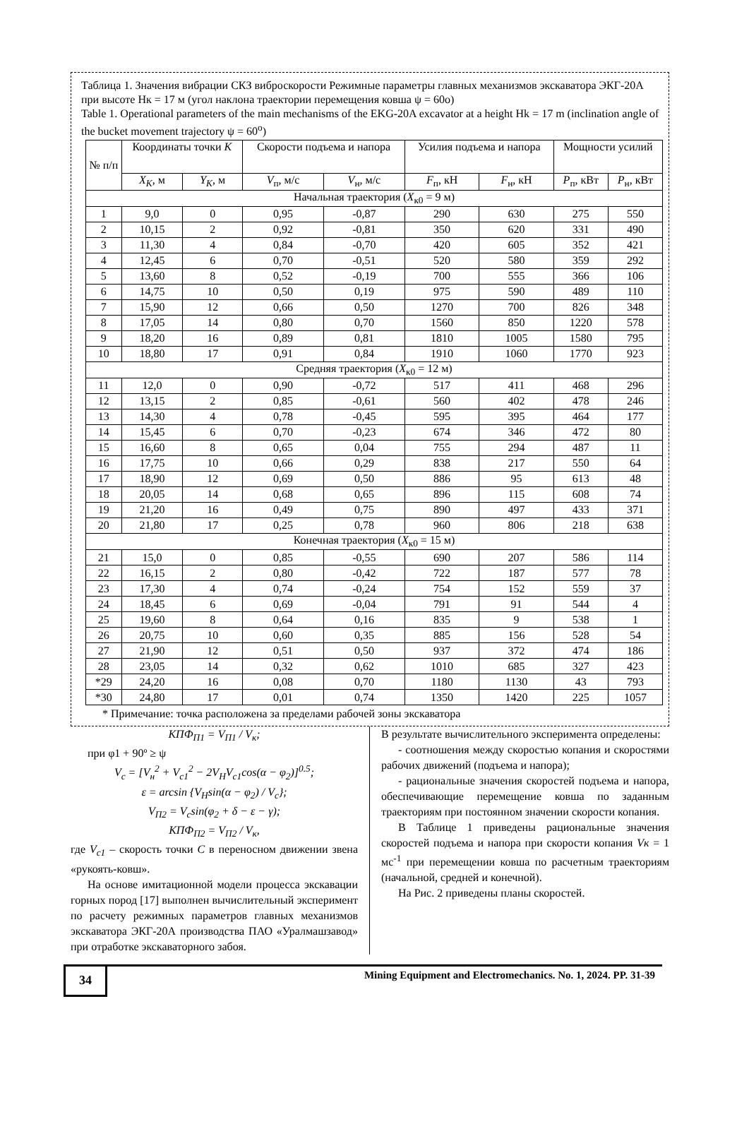Таблица 1. Значения вибрации СКЗ виброскорости Режимные параметры главных механизмов экскаватора ЭКГ-20А при высоте Нк = 17 м (угол наклона траектории перемещения ковша ψ = 60о)
Table 1. Operational parameters of the main mechanisms of the EKG-20A excavator at a height Hk = 17 m (inclination angle of the bucket movement trajectory ψ = 60<sup>o</sup>)
| № п/п | Координаты точки K | | Скорости подъема и напора | | Усилия подъема и напора | | Мощности усилий | |
| --- | --- | --- | --- | --- | --- | --- | --- | --- |
| | X<sub>K</sub> , м | Y<sub>K</sub> , м | V<sub>п</sub>, м/с | V<sub>н</sub>, м/с | F<sub>п</sub>, кН | F<sub>н</sub>, кН | P<sub>п</sub>, кВт | P<sub>н</sub>, кВт |
| Начальная траектория ( X<sub>к0</sub> = 9 м) | | | | | | | | |
| 1 | 9,0 | 0 | 0,95 | -0,87 | 290 | 630 | 275 | 550 |
| 2 | 10,15 | 2 | 0,92 | -0,81 | 350 | 620 | 331 | 490 |
| 3 | 11,30 | 4 | 0,84 | -0,70 | 420 | 605 | 352 | 421 |
| 4 | 12,45 | 6 | 0,70 | -0,51 | 520 | 580 | 359 | 292 |
| 5 | 13,60 | 8 | 0,52 | -0,19 | 700 | 555 | 366 | 106 |
| 6 | 14,75 | 10 | 0,50 | 0,19 | 975 | 590 | 489 | 110 |
| 7 | 15,90 | 12 | 0,66 | 0,50 | 1270 | 700 | 826 | 348 |
| 8 | 17,05 | 14 | 0,80 | 0,70 | 1560 | 850 | 1220 | 578 |
| 9 | 18,20 | 16 | 0,89 | 0,81 | 1810 | 1005 | 1580 | 795 |
| 10 | 18,80 | 17 | 0,91 | 0,84 | 1910 | 1060 | 1770 | 923 |
| Средняя траектория ( X<sub>к0</sub> = 12 м) | | | | | | | | |
| 11 | 12,0 | 0 | 0,90 | -0,72 | 517 | 411 | 468 | 296 |
| 12 | 13,15 | 2 | 0,85 | -0,61 | 560 | 402 | 478 | 246 |
| 13 | 14,30 | 4 | 0,78 | -0,45 | 595 | 395 | 464 | 177 |
| 14 | 15,45 | 6 | 0,70 | -0,23 | 674 | 346 | 472 | 80 |
| 15 | 16,60 | 8 | 0,65 | 0,04 | 755 | 294 | 487 | 11 |
| 16 | 17,75 | 10 | 0,66 | 0,29 | 838 | 217 | 550 | 64 |
| 17 | 18,90 | 12 | 0,69 | 0,50 | 886 | 95 | 613 | 48 |
| 18 | 20,05 | 14 | 0,68 | 0,65 | 896 | 115 | 608 | 74 |
| 19 | 21,20 | 16 | 0,49 | 0,75 | 890 | 497 | 433 | 371 |
| 20 | 21,80 | 17 | 0,25 | 0,78 | 960 | 806 | 218 | 638 |
| Конечная траектория ( X<sub>к0</sub> = 15 м) | | | | | | | | |
| 21 | 15,0 | 0 | 0,85 | -0,55 | 690 | 207 | 586 | 114 |
| 22 | 16,15 | 2 | 0,80 | -0,42 | 722 | 187 | 577 | 78 |
| 23 | 17,30 | 4 | 0,74 | -0,24 | 754 | 152 | 559 | 37 |
| 24 | 18,45 | 6 | 0,69 | -0,04 | 791 | 91 | 544 | 4 |
| 25 | 19,60 | 8 | 0,64 | 0,16 | 835 | 9 | 538 | 1 |
| 26 | 20,75 | 10 | 0,60 | 0,35 | 885 | 156 | 528 | 54 |
| 27 | 21,90 | 12 | 0,51 | 0,50 | 937 | 372 | 474 | 186 |
| 28 | 23,05 | 14 | 0,32 | 0,62 | 1010 | 685 | 327 | 423 |
| *29 | 24,20 | 16 | 0,08 | 0,70 | 1180 | 1130 | 43 | 793 |
| *30 | 24,80 | 17 | 0,01 | 0,74 | 1350 | 1420 | 225 | 1057 |
* Примечание: точка расположена за пределами рабочей зоны экскаватора
КПФ<sub>П1</sub> = V<sub>П1</sub> / V<sub>к</sub>;
при φ1 + 90º ≥ ψ
V<sub>c</sub> = [V<sub>н</sub><sup>2</sup> + V<sub>c1</sub><sup>2</sup> − 2V<sub>H</sub>V<sub>c1</sub>cos(α − φ<sub>2</sub>)]<sup>0.5</sup>;
ε = arcsin {V<sub>H</sub>sin(α − φ<sub>2</sub>) / V<sub>c</sub>};
V<sub>П2</sub> = V<sub>c</sub>sin(φ<sub>2</sub> + δ − ε − γ);
КПФ<sub>П2</sub> = V<sub>П2</sub> / V<sub>к</sub>,
где V<sub>c1</sub> – скорость точки C в переносном движении звена «рукоять-ковш».
На основе имитационной модели процесса экскавации горных пород [17] выполнен вычислительный эксперимент по расчету режимных параметров главных механизмов экскаватора ЭКГ-20А производства ПАО «Уралмашзавод» при отработке экскаваторного забоя.
В результате вычислительного эксперимента определены:
- соотношения между скоростью копания и скоростями рабочих движений (подъема и напора);
- рациональные значения скоростей подъема и напора, обеспечивающие перемещение ковша по заданным траекториям при постоянном значении скорости копания.
В Таблице 1 приведены рациональные значения скоростей подъема и напора при скорости копания Vк = 1 мс<sup>-1</sup> при перемещении ковша по расчетным траекториям (начальной, средней и конечной).
На Рис. 2 приведены планы скоростей.
34
Mining Equipment and Electromechanics. No. 1, 2024. PP. 31-39